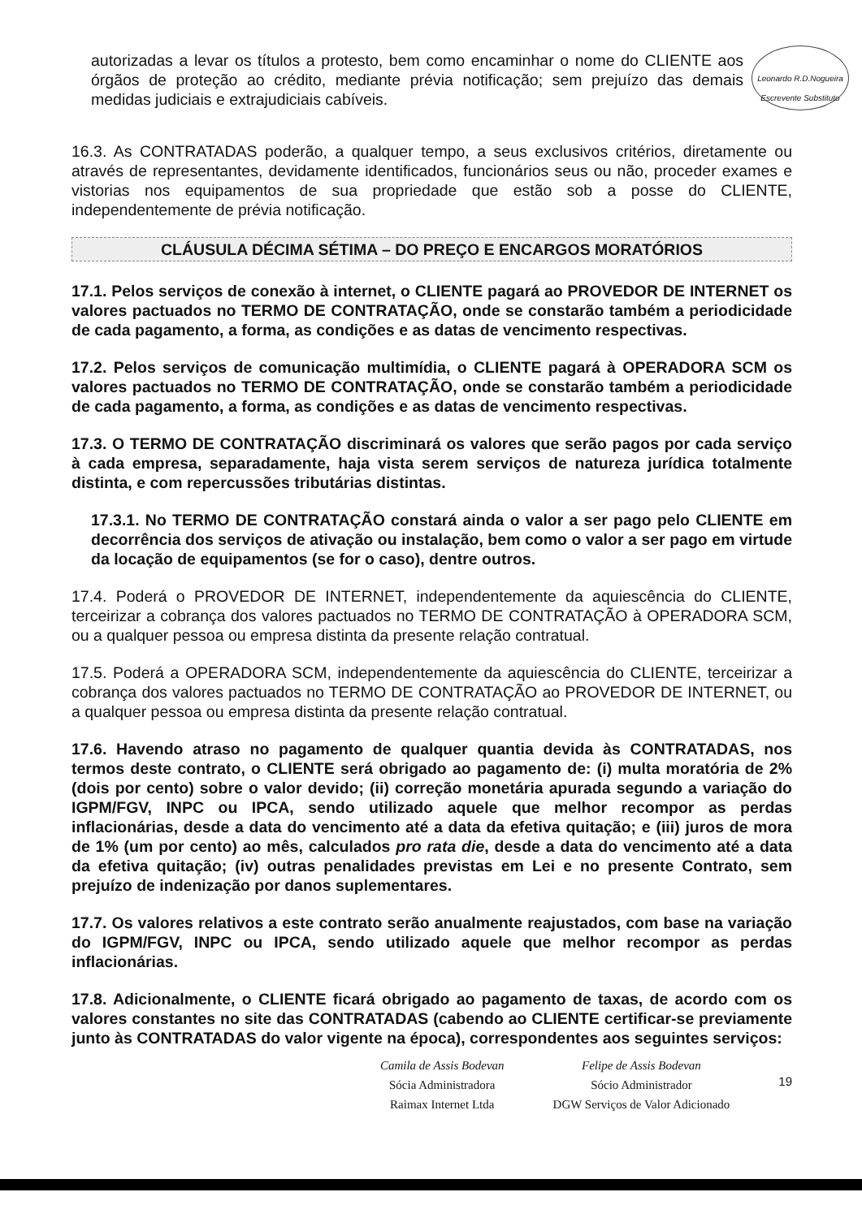Leonardo R.D.Nogueira
Escrevente Substituto
autorizadas a levar os títulos a protesto, bem como encaminhar o nome do CLIENTE aos órgãos de proteção ao crédito, mediante prévia notificação; sem prejuízo das demais medidas judiciais e extrajudiciais cabíveis.
16.3. As CONTRATADAS poderão, a qualquer tempo, a seus exclusivos critérios, diretamente ou através de representantes, devidamente identificados, funcionários seus ou não, proceder exames e vistorias nos equipamentos de sua propriedade que estão sob a posse do CLIENTE, independentemente de prévia notificação.
CLÁUSULA DÉCIMA SÉTIMA – DO PREÇO E ENCARGOS MORATÓRIOS
17.1. Pelos serviços de conexão à internet, o CLIENTE pagará ao PROVEDOR DE INTERNET os valores pactuados no TERMO DE CONTRATAÇÃO, onde se constarão também a periodicidade de cada pagamento, a forma, as condições e as datas de vencimento respectivas.
17.2. Pelos serviços de comunicação multimídia, o CLIENTE pagará à OPERADORA SCM os valores pactuados no TERMO DE CONTRATAÇÃO, onde se constarão também a periodicidade de cada pagamento, a forma, as condições e as datas de vencimento respectivas.
17.3. O TERMO DE CONTRATAÇÃO discriminará os valores que serão pagos por cada serviço à cada empresa, separadamente, haja vista serem serviços de natureza jurídica totalmente distinta, e com repercussões tributárias distintas.
17.3.1. No TERMO DE CONTRATAÇÃO constará ainda o valor a ser pago pelo CLIENTE em decorrência dos serviços de ativação ou instalação, bem como o valor a ser pago em virtude da locação de equipamentos (se for o caso), dentre outros.
17.4. Poderá o PROVEDOR DE INTERNET, independentemente da aquiescência do CLIENTE, terceirizar a cobrança dos valores pactuados no TERMO DE CONTRATAÇÃO à OPERADORA SCM, ou a qualquer pessoa ou empresa distinta da presente relação contratual.
17.5. Poderá a OPERADORA SCM, independentemente da aquiescência do CLIENTE, terceirizar a cobrança dos valores pactuados no TERMO DE CONTRATAÇÃO ao PROVEDOR DE INTERNET, ou a qualquer pessoa ou empresa distinta da presente relação contratual.
17.6. Havendo atraso no pagamento de qualquer quantia devida às CONTRATADAS, nos termos deste contrato, o CLIENTE será obrigado ao pagamento de: (i) multa moratória de 2% (dois por cento) sobre o valor devido; (ii) correção monetária apurada segundo a variação do IGPM/FGV, INPC ou IPCA, sendo utilizado aquele que melhor recompor as perdas inflacionárias, desde a data do vencimento até a data da efetiva quitação; e (iii) juros de mora de 1% (um por cento) ao mês, calculados pro rata die, desde a data do vencimento até a data da efetiva quitação; (iv) outras penalidades previstas em Lei e no presente Contrato, sem prejuízo de indenização por danos suplementares.
17.7. Os valores relativos a este contrato serão anualmente reajustados, com base na variação do IGPM/FGV, INPC ou IPCA, sendo utilizado aquele que melhor recompor as perdas inflacionárias.
17.8. Adicionalmente, o CLIENTE ficará obrigado ao pagamento de taxas, de acordo com os valores constantes no site das CONTRATADAS (cabendo ao CLIENTE certificar-se previamente junto às CONTRATADAS do valor vigente na época), correspondentes aos seguintes serviços:
Camila de Assis Bodevan
Sócia Administradora
Raimax Internet Ltda
Felipe de Assis Bodevan
Sócio Administrador
DGW Serviços de Valor Adicionado
19